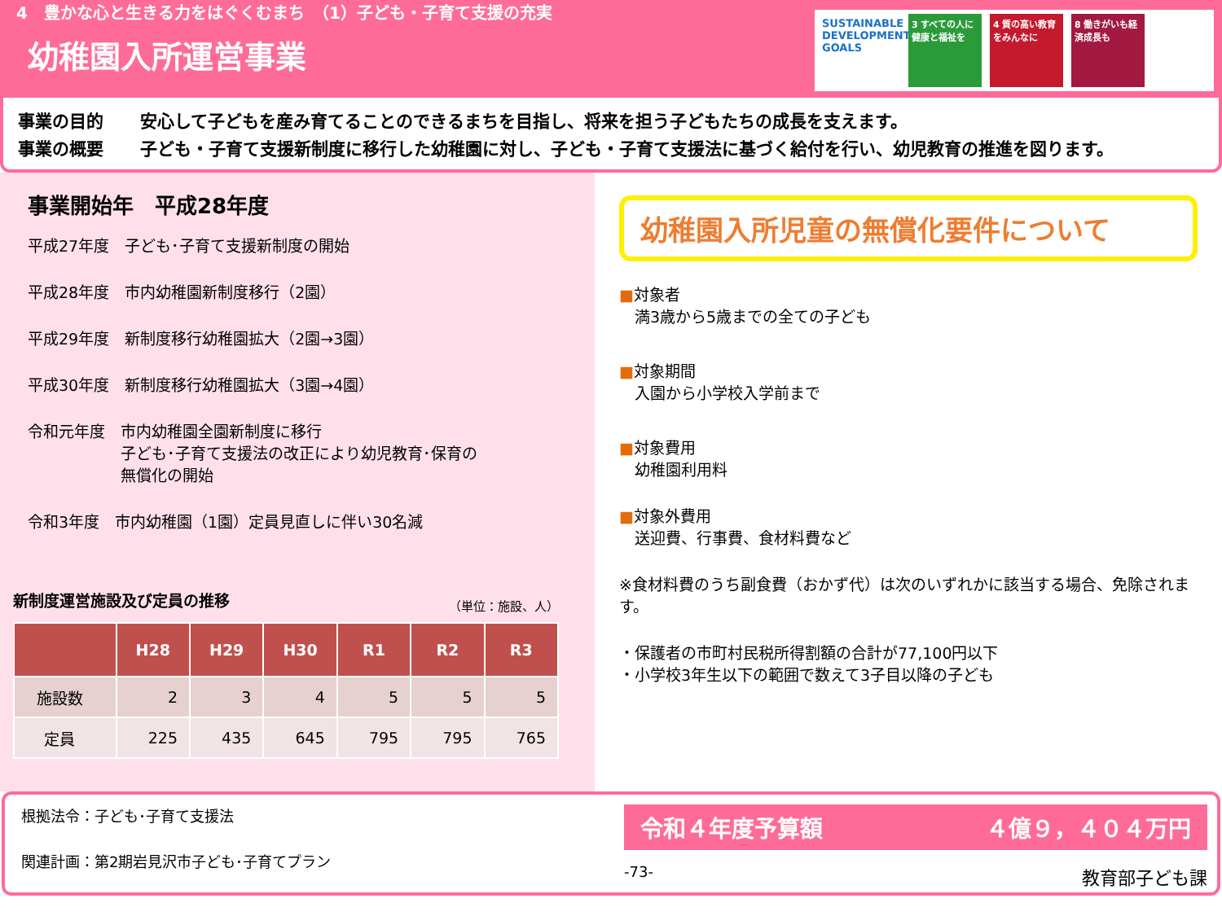4　豊かな心と生きる力をはぐくむまち　（1）子ども・子育て支援の充実
幼稚園入所運営事業
SUSTAINABLE DEVELOPMENT GOALS
3 すべての人に健康と福祉を
4 質の高い教育をみんなに
8 働きがいも経済成長も
事業の目的 安心して子どもを産み育てることのできるまちを目指し、将来を担う子どもたちの成長を支えます。
事業の概要 子ども・子育て支援新制度に移行した幼稚園に対し、子ども・子育て支援法に基づく給付を行い、幼児教育の推進を図ります。
事業開始年　平成28年度
平成27年度　子ども･子育て支援新制度の開始
平成28年度　市内幼稚園新制度移行（2園）
平成29年度　新制度移行幼稚園拡大（2園→3園）
平成30年度　新制度移行幼稚園拡大（3園→4園）
令和元年度　市内幼稚園全園新制度に移行
　　　　　　子ども･子育て支援法の改正により幼児教育･保育の
　　　　　　無償化の開始
令和3年度　市内幼稚園（1園）定員見直しに伴い30名減
新制度運営施設及び定員の推移 （単位：施設、人）
| | H28 | H29 | H30 | R1 | R2 | R3 |
| --- | --- | --- | --- | --- | --- | --- |
| 施設数 | 2 | 3 | 4 | 5 | 5 | 5 |
| 定員 | 225 | 435 | 645 | 795 | 795 | 765 |
幼稚園入所児童の無償化要件について
■対象者
　満3歳から5歳までの全ての子ども
■対象期間
　入園から小学校入学前まで
■対象費用
　幼稚園利用料
■対象外費用
　送迎費、行事費、食材料費など
※食材料費のうち副食費（おかず代）は次のいずれかに該当する場合、免除されます。
・保護者の市町村民税所得割額の合計が77,100円以下
・小学校3年生以下の範囲で数えて3子目以降の子ども
根拠法令：子ども･子育て支援法
関連計画：第2期岩見沢市子ども･子育てプラン
令和４年度予算額 ４億９，４０４万円
-73- 教育部子ども課